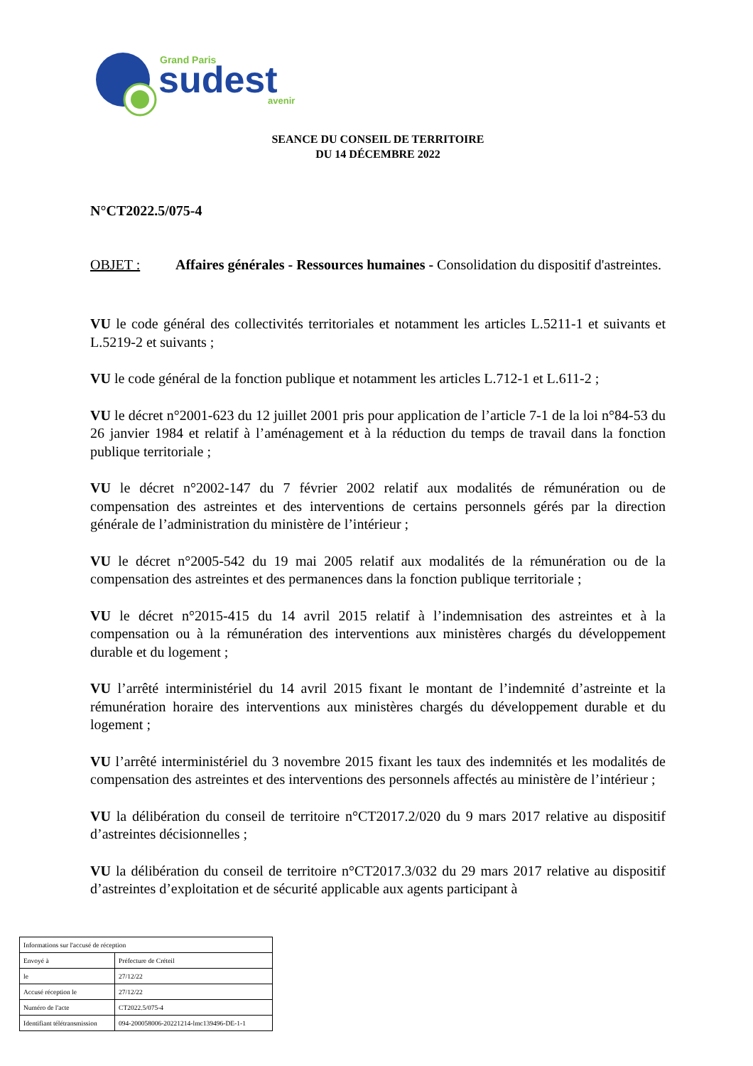Grand Paris
sudest
avenir
SEANCE DU CONSEIL DE TERRITOIRE
DU 14 DÉCEMBRE 2022
N°CT2022.5/075-4
OBJET : Affaires générales - Ressources humaines - Consolidation du dispositif d'astreintes.
VU le code général des collectivités territoriales et notamment les articles L.5211-1 et suivants et L.5219-2 et suivants ;
VU le code général de la fonction publique et notamment les articles L.712-1 et L.611-2 ;
VU le décret n°2001-623 du 12 juillet 2001 pris pour application de l’article 7-1 de la loi n°84-53 du 26 janvier 1984 et relatif à l’aménagement et à la réduction du temps de travail dans la fonction publique territoriale ;
VU le décret n°2002-147 du 7 février 2002 relatif aux modalités de rémunération ou de compensation des astreintes et des interventions de certains personnels gérés par la direction générale de l’administration du ministère de l’intérieur ;
VU le décret n°2005-542 du 19 mai 2005 relatif aux modalités de la rémunération ou de la compensation des astreintes et des permanences dans la fonction publique territoriale ;
VU le décret n°2015-415 du 14 avril 2015 relatif à l’indemnisation des astreintes et à la compensation ou à la rémunération des interventions aux ministères chargés du développement durable et du logement ;
VU l’arrêté interministériel du 14 avril 2015 fixant le montant de l’indemnité d’astreinte et la rémunération horaire des interventions aux ministères chargés du développement durable et du logement ;
VU l’arrêté interministériel du 3 novembre 2015 fixant les taux des indemnités et les modalités de compensation des astreintes et des interventions des personnels affectés au ministère de l’intérieur ;
VU la délibération du conseil de territoire n°CT2017.2/020 du 9 mars 2017 relative au dispositif d’astreintes décisionnelles ;
VU la délibération du conseil de territoire n°CT2017.3/032 du 29 mars 2017 relative au dispositif d’astreintes d’exploitation et de sécurité applicable aux agents participant à
| Informations sur l'accusé de réception | |
| Envoyé à | Préfecture de Créteil |
| le | 27/12/22 |
| Accusé réception le | 27/12/22 |
| Numéro de l'acte | CT2022.5/075-4 |
| Identifiant télétransmission | 094-200058006-20221214-lmc139496-DE-1-1 |